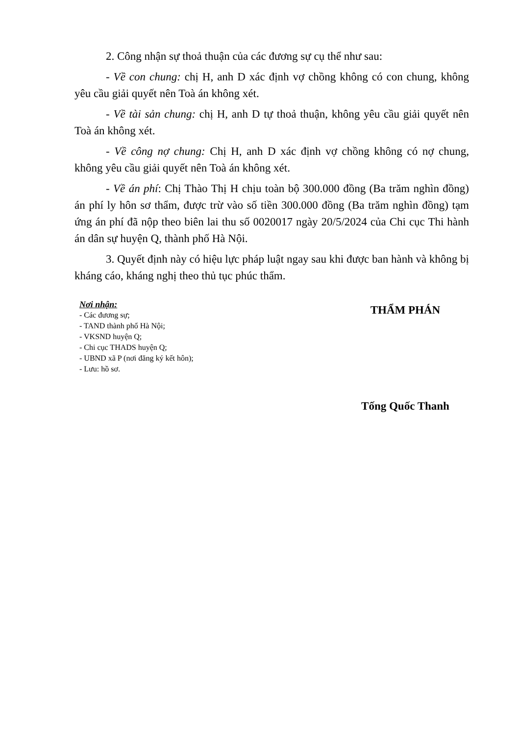2. Công nhận sự thoả thuận của các đương sự cụ thể như sau:
- Về con chung: chị H, anh D xác định vợ chồng không có con chung, không yêu cầu giải quyết nên Toà án không xét.
- Về tài sản chung: chị H, anh D tự thoả thuận, không yêu cầu giải quyết nên Toà án không xét.
- Về công nợ chung: Chị H, anh D xác định vợ chồng không có nợ chung, không yêu cầu giải quyết nên Toà án không xét.
- Về án phí: Chị Thào Thị H chịu toàn bộ 300.000 đồng (Ba trăm nghìn đồng) án phí ly hôn sơ thẩm, được trừ vào số tiền 300.000 đồng (Ba trăm nghìn đồng) tạm ứng án phí đã nộp theo biên lai thu số 0020017 ngày 20/5/2024 của Chi cục Thi hành án dân sự huyện Q, thành phố Hà Nội.
3. Quyết định này có hiệu lực pháp luật ngay sau khi được ban hành và không bị kháng cáo, kháng nghị theo thủ tục phúc thẩm.
Nơi nhận:
- Các đương sự;
- TAND thành phố Hà Nội;
- VKSND huyện Q;
- Chi cục THADS huyện Q;
- UBND xã P (nơi đăng ký kết hôn);
- Lưu: hồ sơ.
THẨM PHÁN
Tống Quốc Thanh